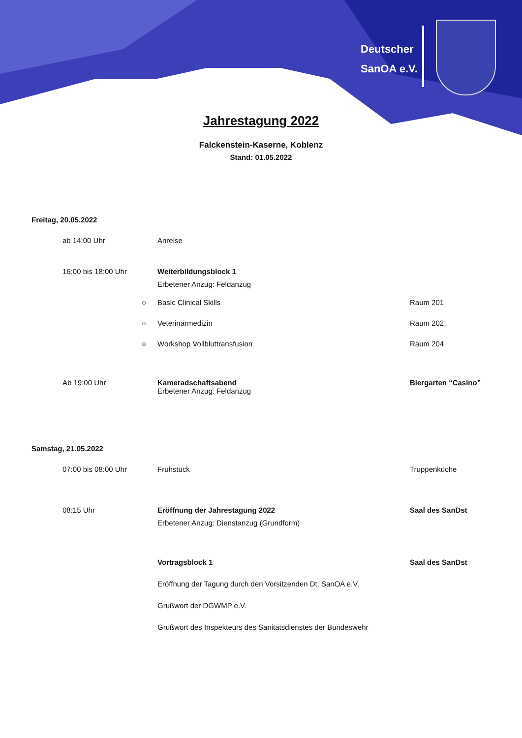Deutscher
SanOA e.V.
Jahrestagung 2022
Falckenstein-Kaserne, Koblenz
Stand: 01.05.2022
Freitag, 20.05.2022
ab 14:00 Uhr Anreise
16:00 bis 18:00 Uhr Weiterbildungsblock 1
Erbetener Anzug: Feldanzug
○ Basic Clinical Skills Raum 201
○ Veterinärmedizin Raum 202
○ Workshop Vollbluttransfusion Raum 204
Ab 19:00 Uhr Kameradschaftsabend
Erbetener Anzug: Feldanzug
Biergarten “Casino”
Samstag, 21.05.2022
07:00 bis 08:00 Uhr Frühstück Truppenküche
08:15 Uhr Eröffnung der Jahrestagung 2022
Erbetener Anzug: Dienstanzug (Grundform)
Saal des SanDst
Vortragsblock 1
Eröffnung der Tagung durch den Vorsitzenden Dt. SanOA e.V.
Grußwort der DGWMP e.V.
Grußwort des Inspekteurs des Sanitätsdienstes der Bundeswehr
Saal des SanDst